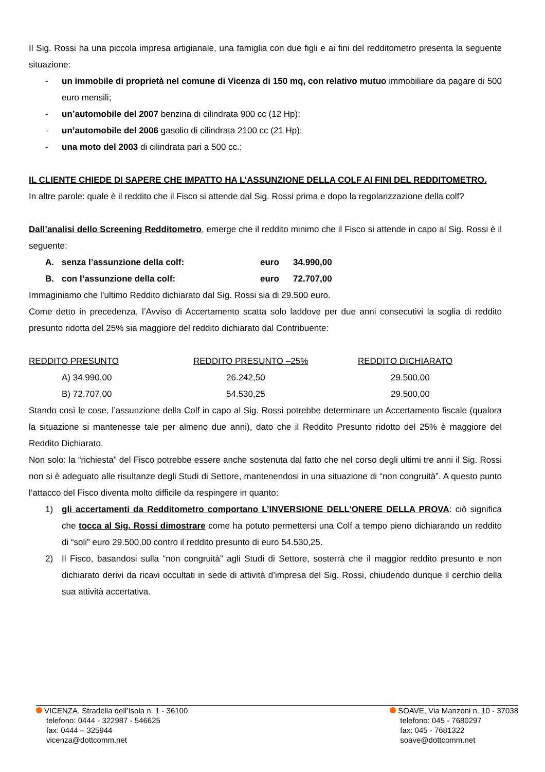Il Sig. Rossi ha una piccola impresa artigianale, una famiglia con due figli e ai fini del redditometro presenta la seguente situazione:
- un immobile di proprietà nel comune di Vicenza di 150 mq, con relativo mutuo immobiliare da pagare di 500 euro mensili;
- un’automobile del 2007 benzina di cilindrata 900 cc (12 Hp);
- un’automobile del 2006 gasolio di cilindrata 2100 cc (21 Hp);
- una moto del 2003 di cilindrata pari a 500 cc.;
IL CLIENTE CHIEDE DI SAPERE CHE IMPATTO HA L’ASSUNZIONE DELLA COLF AI FINI DEL REDDITOMETRO.
In altre parole: quale è il reddito che il Fisco si attende dal Sig. Rossi prima e dopo la regolarizzazione della colf?
Dall’analisi dello Screening Redditometro, emerge che il reddito minimo che il Fisco si attende in capo al Sig. Rossi è il seguente:
| | A. | senza l’assunzione della colf: | euro | 34.990,00 |
| | B. | con l’assunzione della colf: | euro | 72.707,00 |
Immaginiamo che l’ultimo Reddito dichiarato dal Sig. Rossi sia di 29.500 euro.
Come detto in precedenza, l’Avviso di Accertamento scatta solo laddove per due anni consecutivi la soglia di reddito presunto ridotta del 25% sia maggiore del reddito dichiarato dal Contribuente:
| REDDITO PRESUNTO | REDDITO PRESUNTO –25% | REDDITO DICHIARATO |
| --- | --- | --- |
| A) 34.990,00 | 26.242,50 | 29.500,00 |
| B) 72.707,00 | 54.530,25 | 29.500,00 |
Stando così le cose, l’assunzione della Colf in capo al Sig. Rossi potrebbe determinare un Accertamento fiscale (qualora la situazione si mantenesse tale per almeno due anni), dato che il Reddito Presunto ridotto del 25% è maggiore del Reddito Dichiarato.
Non solo: la “richiesta” del Fisco potrebbe essere anche sostenuta dal fatto che nel corso degli ultimi tre anni il Sig. Rossi non si è adeguato alle risultanze degli Studi di Settore, mantenendosi in una situazione di “non congruità”. A questo punto l’attacco del Fisco diventa molto difficile da respingere in quanto:
1) gli accertamenti da Redditometro comportano L’INVERSIONE DELL’ONERE DELLA PROVA: ciò significa che tocca al Sig. Rossi dimostrare come ha potuto permettersi una Colf a tempo pieno dichiarando un reddito di “soli” euro 29.500,00 contro il reddito presunto di euro 54.530,25.
2) Il Fisco, basandosi sulla “non congruità” agli Studi di Settore, sosterrà che il maggior reddito presunto e non dichiarato derivi da ricavi occultati in sede di attività d’impresa del Sig. Rossi, chiudendo dunque il cerchio della sua attività accertativa.
VICENZA, Stradella dell’Isola n. 1 - 36100
telefono: 0444 - 322987 - 546625
fax: 0444 – 325944
vicenza@dottcomm.net
SOAVE, Via Manzoni n. 10 - 37038
telefono: 045 - 7680297
fax: 045 - 7681322
soave@dottcomm.net